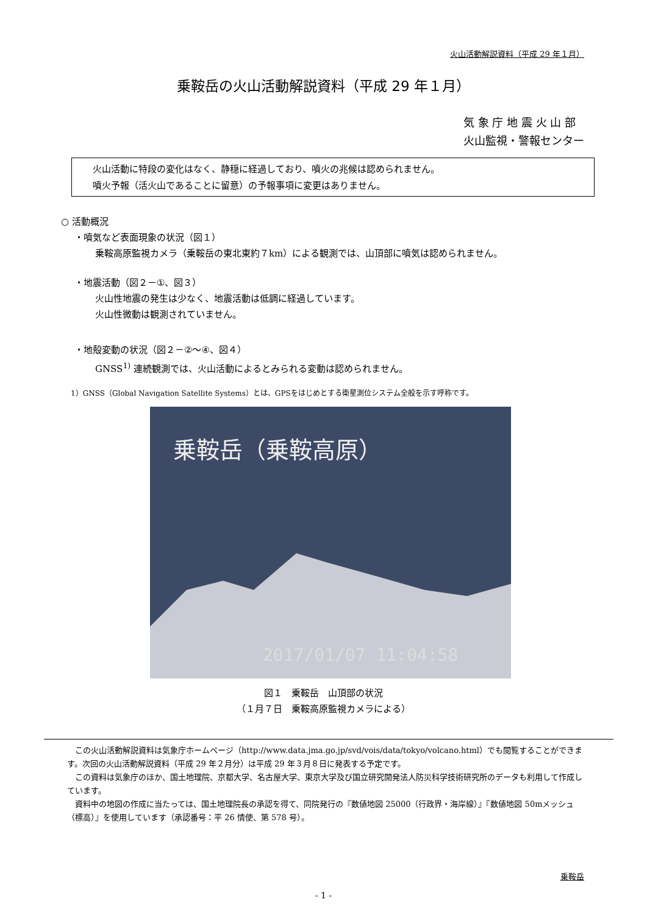火山活動解説資料（平成 29 年１月）
乗鞍岳の火山活動解説資料（平成 29 年１月）
気 象 庁 地 震 火 山 部
火山監視・警報センター
火山活動に特段の変化はなく、静穏に経過しており、噴火の兆候は認められません。
噴火予報（活火山であることに留意）の予報事項に変更はありません。
○ 活動概況
・噴気など表面現象の状況（図１）
乗鞍高原監視カメラ（乗鞍岳の東北東約７km）による観測では、山頂部に噴気は認められません。
・地震活動（図２－①、図３）
火山性地震の発生は少なく、地震活動は低調に経過しています。
火山性微動は観測されていません。
・地殻変動の状況（図２－②～④、図４）
GNSS<sup>1)</sup> 連続観測では、火山活動によるとみられる変動は認められません。
1）GNSS（Global Navigation Satellite Systems）とは、GPSをはじめとする衛星測位システム全般を示す呼称です。
乗鞍岳（乗鞍高原）
2017/01/07 11:04:58
図１　乗鞍岳　山頂部の状況
（１月７日　乗鞍高原監視カメラによる）
この火山活動解説資料は気象庁ホームページ（http://www.data.jma.go.jp/svd/vois/data/tokyo/volcano.html）でも閲覧することができます。次回の火山活動解説資料（平成 29 年２月分）は平成 29 年３月８日に発表する予定です。
この資料は気象庁のほか、国土地理院、京都大学、名古屋大学、東京大学及び国立研究開発法人防災科学技術研究所のデータも利用して作成しています。
資料中の地図の作成に当たっては、国土地理院長の承認を得て、同院発行の『数値地図 25000（行政界・海岸線）』『数値地図 50mメッシュ（標高）』を使用しています（承認番号：平 26 情使、第 578 号）。
乗鞍岳
- 1 -